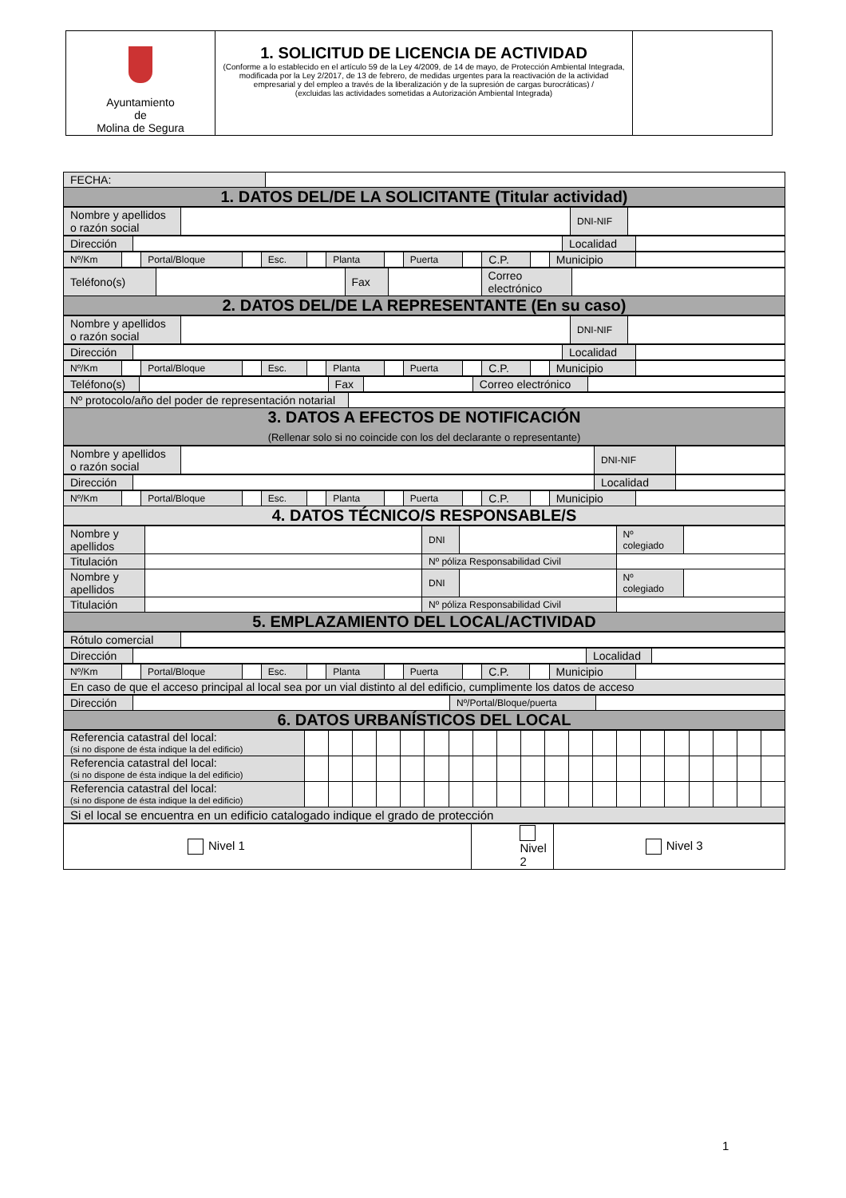| Ayuntamiento de Molina de Segura | 1. SOLICITUD DE LICENCIA DE ACTIVIDAD (Conforme a lo establecido en el artículo 59 de la Ley 4/2009, de 14 de mayo, de Protección Ambiental Integrada, modificada por la Ley 2/2017, de 13 de febrero, de medidas urgentes para la reactivación de la actividad empresarial y del empleo a través de la liberalización y de la supresión de cargas burocráticas) / (excluidas las actividades sometidas a Autorización Ambiental Integrada) | |
| FECHA: | |
| 1. DATOS DEL/DE LA SOLICITANTE (Titular actividad) | |
| Nombre y apellidos o razón social | | DNI-NIF | |
| Dirección | | Localidad | |
| Nº/Km | | Portal/Bloque | | Esc. | | Planta | | Puerta | | C.P. | | Municipio | |
| Teléfono(s) | | Fax | | Correo electrónico | |
| 2. DATOS DEL/DE LA REPRESENTANTE (En su caso) | | | | | |
| Nombre y apellidos o razón social | | DNI-NIF | |
| Dirección | | Localidad | |
| Nº/Km | | Portal/Bloque | | Esc. | | Planta | | Puerta | | C.P. | | Municipio | |
| Teléfono(s) | | Fax | | Correo electrónico | |
| Nº protocolo/año del poder de representación notarial | |
| 3. DATOS A EFECTOS DE NOTIFICACIÓN (Rellenar solo si no coincide con los del declarante o representante) | |
| Nombre y apellidos o razón social | | DNI-NIF | |
| Dirección | | Localidad | |
| Nº/Km | | Portal/Bloque | | Esc. | | Planta | | Puerta | | C.P. | | Municipio | |
| 4. DATOS TÉCNICO/S RESPONSABLE/S | | | | | | | | | | | | | |
| Nombre y apellidos | | DNI | | Nº colegiado | |
| Titulación | | Nº póliza Responsabilidad Civil | | | |
| Nombre y apellidos | | DNI | | Nº colegiado | |
| Titulación | | Nº póliza Responsabilidad Civil | | | |
| 5. EMPLAZAMIENTO DEL LOCAL/ACTIVIDAD | | | | | |
| Rótulo comercial | |
| Dirección | | Localidad | |
| Nº/Km | | Portal/Bloque | | Esc. | | Planta | | Puerta | | C.P. | | Municipio | |
| En caso de que el acceso principal al local sea por un vial distinto al del edificio, cumplimente los datos de acceso | | | | | | | | | | | | | |
| Dirección | | Nº/Portal/Bloque/puerta | |
| 6. DATOS URBANÍSTICOS DEL LOCAL | | | |
| Referencia catastral del local: (si no dispone de ésta indique la del edificio) | | | | | | | | | | | | | | | | | | | | |
| Referencia catastral del local: (si no dispone de ésta indique la del edificio) | | | | | | | | | | | | | | | | | | | | |
| Referencia catastral del local: (si no dispone de ésta indique la del edificio) | | | | | | | | | | | | | | | | | | | | |
| Si el local se encuentra en un edificio catalogado indique el grado de protección | | | | | | | | | | | | | | | | | | | | |
| Nivel 1 | Nivel 2 | Nivel 3 |
1